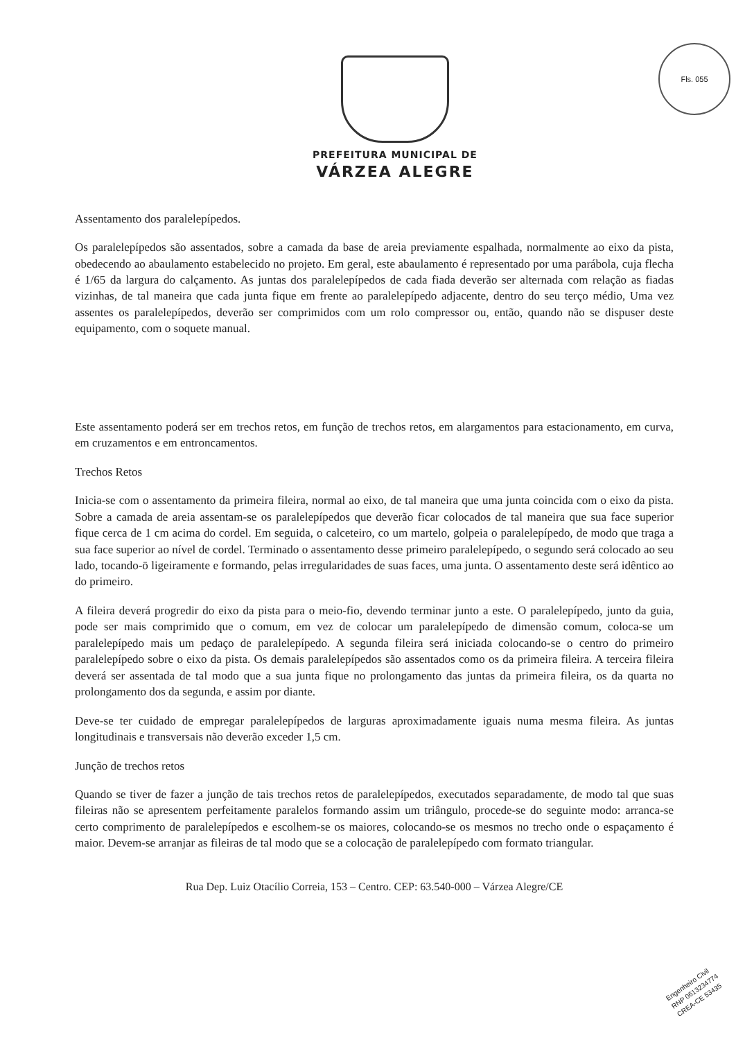Fls. 055
PREFEITURA MUNICIPAL DE
VÁRZEA ALEGRE
Assentamento dos paralelepípedos.
Os paralelepípedos são assentados, sobre a camada da base de areia previamente espalhada, normalmente ao eixo da pista, obedecendo ao abaulamento estabelecido no projeto. Em geral, este abaulamento é representado por uma parábola, cuja flecha é 1/65 da largura do calçamento. As juntas dos paralelepípedos de cada fiada deverão ser alternada com relação as fiadas vizinhas, de tal maneira que cada junta fique em frente ao paralelepípedo adjacente, dentro do seu terço médio, Uma vez assentes os paralelepípedos, deverão ser comprimidos com um rolo compressor ou, então, quando não se dispuser deste equipamento, com o soquete manual.
Este assentamento poderá ser em trechos retos, em função de trechos retos, em alargamentos para estacionamento, em curva, em cruzamentos e em entroncamentos.
Trechos Retos
Inicia-se com o assentamento da primeira fileira, normal ao eixo, de tal maneira que uma junta coincida com o eixo da pista. Sobre a camada de areia assentam-se os paralelepípedos que deverão ficar colocados de tal maneira que sua face superior fique cerca de 1 cm acima do cordel. Em seguida, o calceteiro, co um martelo, golpeia o paralelepípedo, de modo que traga a sua face superior ao nível de cordel. Terminado o assentamento desse primeiro paralelepípedo, o segundo será colocado ao seu lado, tocando-ō ligeiramente e formando, pelas irregularidades de suas faces, uma junta. O assentamento deste será idêntico ao do primeiro.
A fileira deverá progredir do eixo da pista para o meio-fio, devendo terminar junto a este. O paralelepípedo, junto da guia, pode ser mais comprimido que o comum, em vez de colocar um paralelepípedo de dimensão comum, coloca-se um paralelepípedo mais um pedaço de paralelepípedo. A segunda fileira será iniciada colocando-se o centro do primeiro paralelepípedo sobre o eixo da pista. Os demais paralelepípedos são assentados como os da primeira fileira. A terceira fileira deverá ser assentada de tal modo que a sua junta fique no prolongamento das juntas da primeira fileira, os da quarta no prolongamento dos da segunda, e assim por diante.
Deve-se ter cuidado de empregar paralelepípedos de larguras aproximadamente iguais numa mesma fileira. As juntas longitudinais e transversais não deverão exceder 1,5 cm.
Junção de trechos retos
Quando se tiver de fazer a junção de tais trechos retos de paralelepípedos, executados separadamente, de modo tal que suas fileiras não se apresentem perfeitamente paralelos formando assim um triângulo, procede-se do seguinte modo: arranca-se certo comprimento de paralelepípedos e escolhem-se os maiores, colocando-se os mesmos no trecho onde o espaçamento é maior. Devem-se arranjar as fileiras de tal modo que se a colocação de paralelepípedo com formato triangular.
Rua Dep. Luiz Otacílio Correia, 153 – Centro. CEP: 63.540-000 – Várzea Alegre/CE
Engenheiro Civil
RNP 061323477­4
CREA-CE 53435